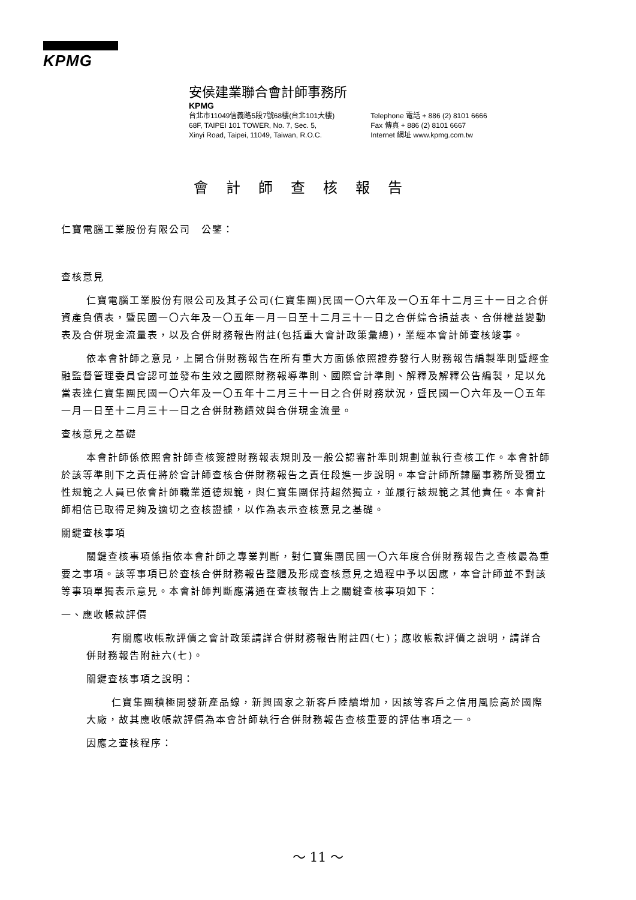KPMG
安侯建業聯合會計師事務所
KPMG
台北市11049信義路5段7號68樓(台北101大樓)
68F, TAIPEI 101 TOWER, No. 7, Sec. 5,
Xinyi Road, Taipei, 11049, Taiwan, R.O.C.
Telephone 電話 + 886 (2) 8101 6666
Fax 傳真 + 886 (2) 8101 6667
Internet 網址 www.kpmg.com.tw
會計師查核報告
仁寶電腦工業股份有限公司　公鑒：
查核意見
仁寶電腦工業股份有限公司及其子公司(仁寶集團)民國一〇六年及一〇五年十二月三十一日之合併資產負債表，暨民國一〇六年及一〇五年一月一日至十二月三十一日之合併綜合損益表、合併權益變動表及合併現金流量表，以及合併財務報告附註(包括重大會計政策彙總)，業經本會計師查核竣事。
依本會計師之意見，上開合併財務報告在所有重大方面係依照證券發行人財務報告編製準則暨經金融監督管理委員會認可並發布生效之國際財務報導準則、國際會計準則、解釋及解釋公告編製，足以允當表達仁寶集團民國一〇六年及一〇五年十二月三十一日之合併財務狀況，暨民國一〇六年及一〇五年一月一日至十二月三十一日之合併財務績效與合併現金流量。
查核意見之基礎
本會計師係依照會計師查核簽證財務報表規則及一般公認審計準則規劃並執行查核工作。本會計師於該等準則下之責任將於會計師查核合併財務報告之責任段進一步說明。本會計師所隸屬事務所受獨立性規範之人員已依會計師職業道德規範，與仁寶集團保持超然獨立，並履行該規範之其他責任。本會計師相信已取得足夠及適切之查核證據，以作為表示查核意見之基礎。
關鍵查核事項
關鍵查核事項係指依本會計師之專業判斷，對仁寶集團民國一〇六年度合併財務報告之查核最為重要之事項。該等事項已於查核合併財務報告整體及形成查核意見之過程中予以因應，本會計師並不對該等事項單獨表示意見。本會計師判斷應溝通在查核報告上之關鍵查核事項如下：
一、應收帳款評價
有關應收帳款評價之會計政策請詳合併財務報告附註四(七)；應收帳款評價之說明，請詳合併財務報告附註六(七)。
關鍵查核事項之說明：
仁寶集團積極開發新產品線，新興國家之新客戶陸續增加，因該等客戶之信用風險高於國際大廠，故其應收帳款評價為本會計師執行合併財務報告查核重要的評估事項之一。
因應之查核程序：
～ 11 ～